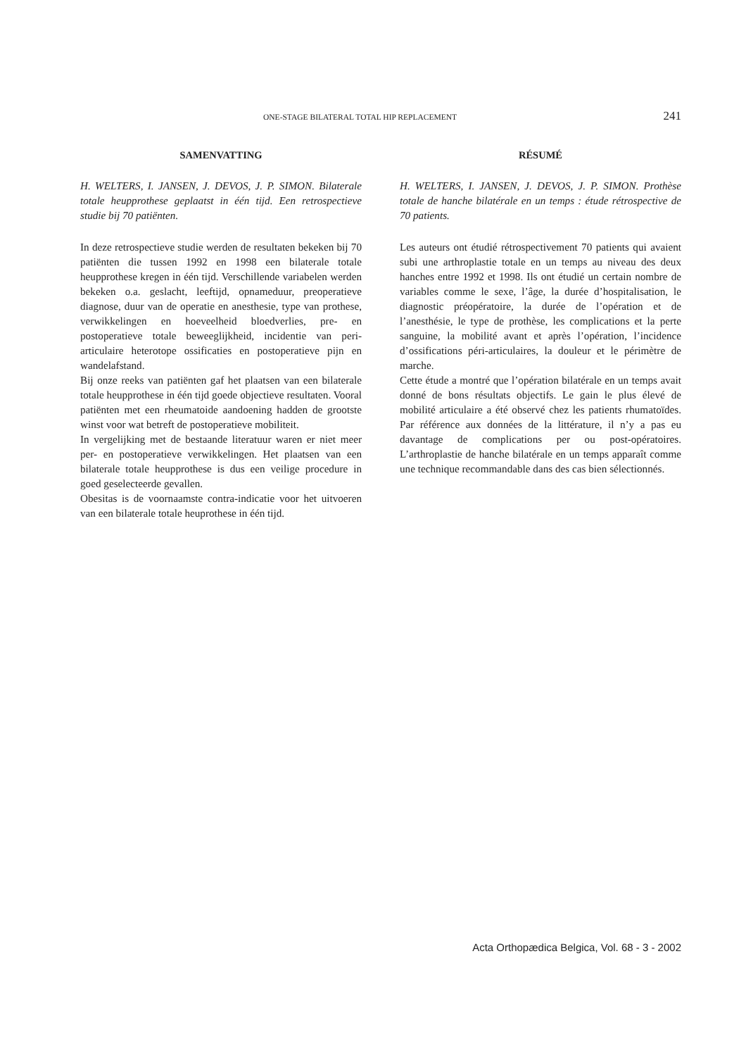ONE-STAGE BILATERAL TOTAL HIP REPLACEMENT 241
SAMENVATTING
H. WELTERS, I. JANSEN, J. DEVOS, J. P. SIMON. Bilaterale totale heupprothese geplaatst in één tijd. Een retrospectieve studie bij 70 patiënten.
In deze retrospectieve studie werden de resultaten bekeken bij 70 patiënten die tussen 1992 en 1998 een bilaterale totale heupprothese kregen in één tijd. Verschillende variabelen werden bekeken o.a. geslacht, leeftijd, opnameduur, preoperatieve diagnose, duur van de operatie en anesthesie, type van prothese, verwikkelingen en hoeveelheid bloedverlies, pre- en postoperatieve totale beweeglijkheid, incidentie van peri-articulaire heterotope ossificaties en postoperatieve pijn en wandelafstand.
Bij onze reeks van patiënten gaf het plaatsen van een bilaterale totale heupprothese in één tijd goede objectieve resultaten. Vooral patiënten met een rheumatoide aandoening hadden de grootste winst voor wat betreft de postoperatieve mobiliteit.
In vergelijking met de bestaande literatuur waren er niet meer per- en postoperatieve verwikkelingen. Het plaatsen van een bilaterale totale heupprothese is dus een veilige procedure in goed geselecteerde gevallen.
Obesitas is de voornaamste contra-indicatie voor het uitvoeren van een bilaterale totale heuprothese in één tijd.
RÉSUMÉ
H. WELTERS, I. JANSEN, J. DEVOS, J. P. SIMON. Prothèse totale de hanche bilatérale en un temps : étude rétrospective de 70 patients.
Les auteurs ont étudié rétrospectivement 70 patients qui avaient subi une arthroplastie totale en un temps au niveau des deux hanches entre 1992 et 1998. Ils ont étudié un certain nombre de variables comme le sexe, l’âge, la durée d’hospitalisation, le diagnostic préopératoire, la durée de l’opération et de l’anesthésie, le type de prothèse, les complications et la perte sanguine, la mobilité avant et après l’opération, l’incidence d’ossifications péri-articulaires, la douleur et le périmètre de marche.
Cette étude a montré que l’opération bilatérale en un temps avait donné de bons résultats objectifs. Le gain le plus élevé de mobilité articulaire a été observé chez les patients rhumatoïdes. Par référence aux données de la littérature, il n’y a pas eu davantage de complications per ou post-opératoires. L’arthroplastie de hanche bilatérale en un temps apparaît comme une technique recommandable dans des cas bien sélectionnés.
Acta Orthopædica Belgica, Vol. 68 - 3 - 2002